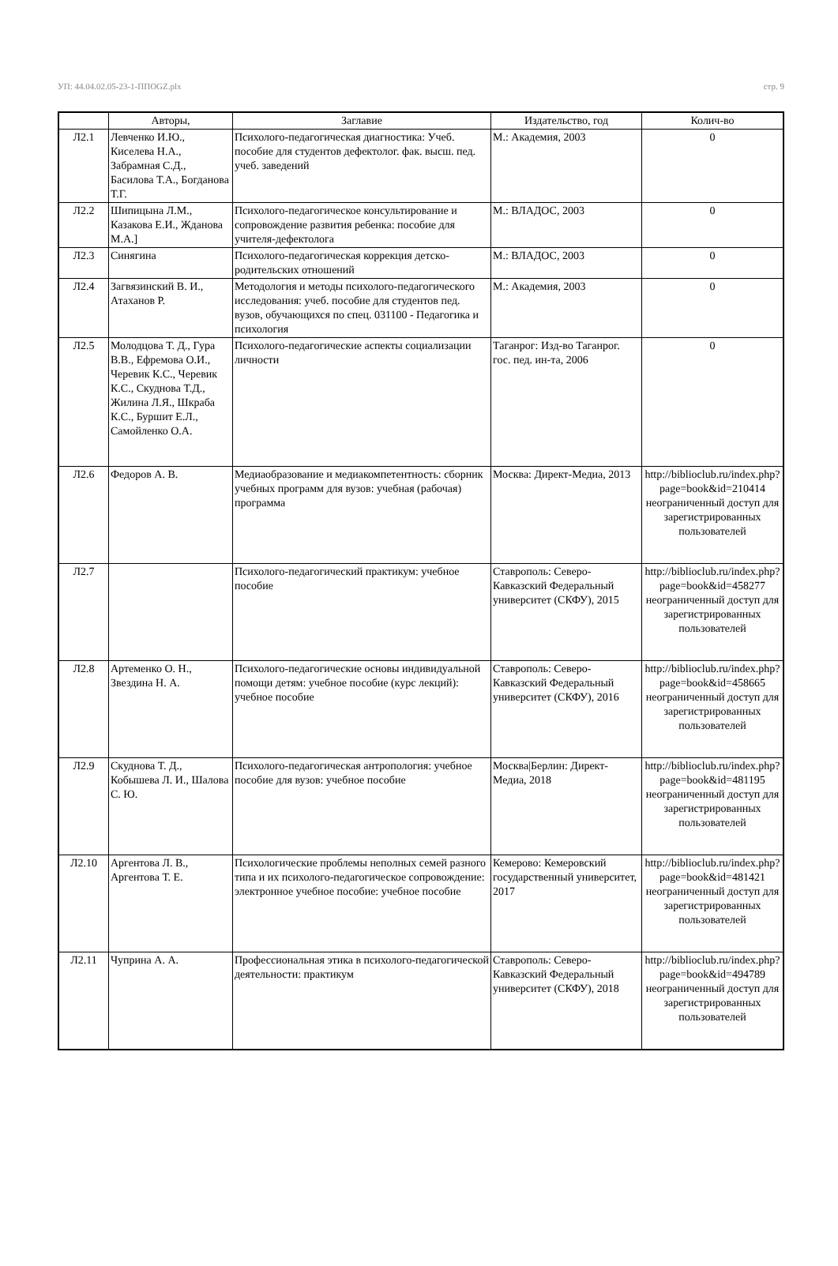УП: 44.04.02.05-23-1-ППOGZ.plx стр. 9
| | Авторы, | Заглавие | Издательство, год | Колич-во |
| --- | --- | --- | --- | --- |
| Л2.1 | Левченко И.Ю., Киселева Н.А., Забрамная С.Д., Басилова Т.А., Богданова Т.Г. | Психолого-педагогическая диагностика: Учеб. пособие для студентов дефектолог. фак. высш. пед. учеб. заведений | М.: Академия, 2003 | 0 |
| Л2.2 | Шипицына Л.М., Казакова Е.И., Жданова М.А.] | Психолого-педагогическое консультирование и сопровождение развития ребенка: пособие для учителя-дефектолога | М.: ВЛАДОС, 2003 | 0 |
| Л2.3 | Синягина | Психолого-педагогическая коррекция детско-родительских отношений | М.: ВЛАДОС, 2003 | 0 |
| Л2.4 | Загвязинский В. И., Атаханов Р. | Методология и методы психолого-педагогического исследования: учеб. пособие для студентов пед. вузов, обучающихся по спец. 031100 - Педагогика и психология | М.: Академия, 2003 | 0 |
| Л2.5 | Молодцова Т. Д., Гура В.В., Ефремова О.И., Черевик К.С., Черевик К.С., Скуднова Т.Д., Жилина Л.Я., Шкраба К.С., Буршит Е.Л., Самойленко О.А. | Психолого-педагогические аспекты социализации личности | Таганрог: Изд-во Таганрог. гос. пед. ин-та, 2006 | 0 |
| Л2.6 | Федоров А. В. | Медиаобразование и медиакомпетентность: сборник учебных программ для вузов: учебная (рабочая) программа | Москва: Директ-Медиа, 2013 | http://biblioclub.ru/index.php? page=book&id=210414 неограниченный доступ для зарегистрированных пользователей |
| Л2.7 | | Психолого-педагогический практикум: учебное пособие | Ставрополь: Северо-Кавказский Федеральный университет (СКФУ), 2015 | http://biblioclub.ru/index.php? page=book&id=458277 неограниченный доступ для зарегистрированных пользователей |
| Л2.8 | Артеменко О. Н., Звездина Н. А. | Психолого-педагогические основы индивидуальной помощи детям: учебное пособие (курс лекций): учебное пособие | Ставрополь: Северо-Кавказский Федеральный университет (СКФУ), 2016 | http://biblioclub.ru/index.php? page=book&id=458665 неограниченный доступ для зарегистрированных пользователей |
| Л2.9 | Скуднова Т. Д., Кобышева Л. И., Шалова С. Ю. | Психолого-педагогическая антропология: учебное пособие для вузов: учебное пособие | Москва/Берлин: Директ-Медиа, 2018 | http://biblioclub.ru/index.php? page=book&id=481195 неограниченный доступ для зарегистрированных пользователей |
| Л2.10 | Аргентова Л. В., Аргентова Т. Е. | Психологические проблемы неполных семей разного типа и их психолого-педагогическое сопровождение: электронное учебное пособие: учебное пособие | Кемерово: Кемеровский государственный университет, 2017 | http://biblioclub.ru/index.php? page=book&id=481421 неограниченный доступ для зарегистрированных пользователей |
| Л2.11 | Чуприна А. А. | Профессиональная этика в психолого-педагогической деятельности: практикум | Ставрополь: Северо-Кавказский Федеральный университет (СКФУ), 2018 | http://biblioclub.ru/index.php? page=book&id=494789 неограниченный доступ для зарегистрированных пользователей |